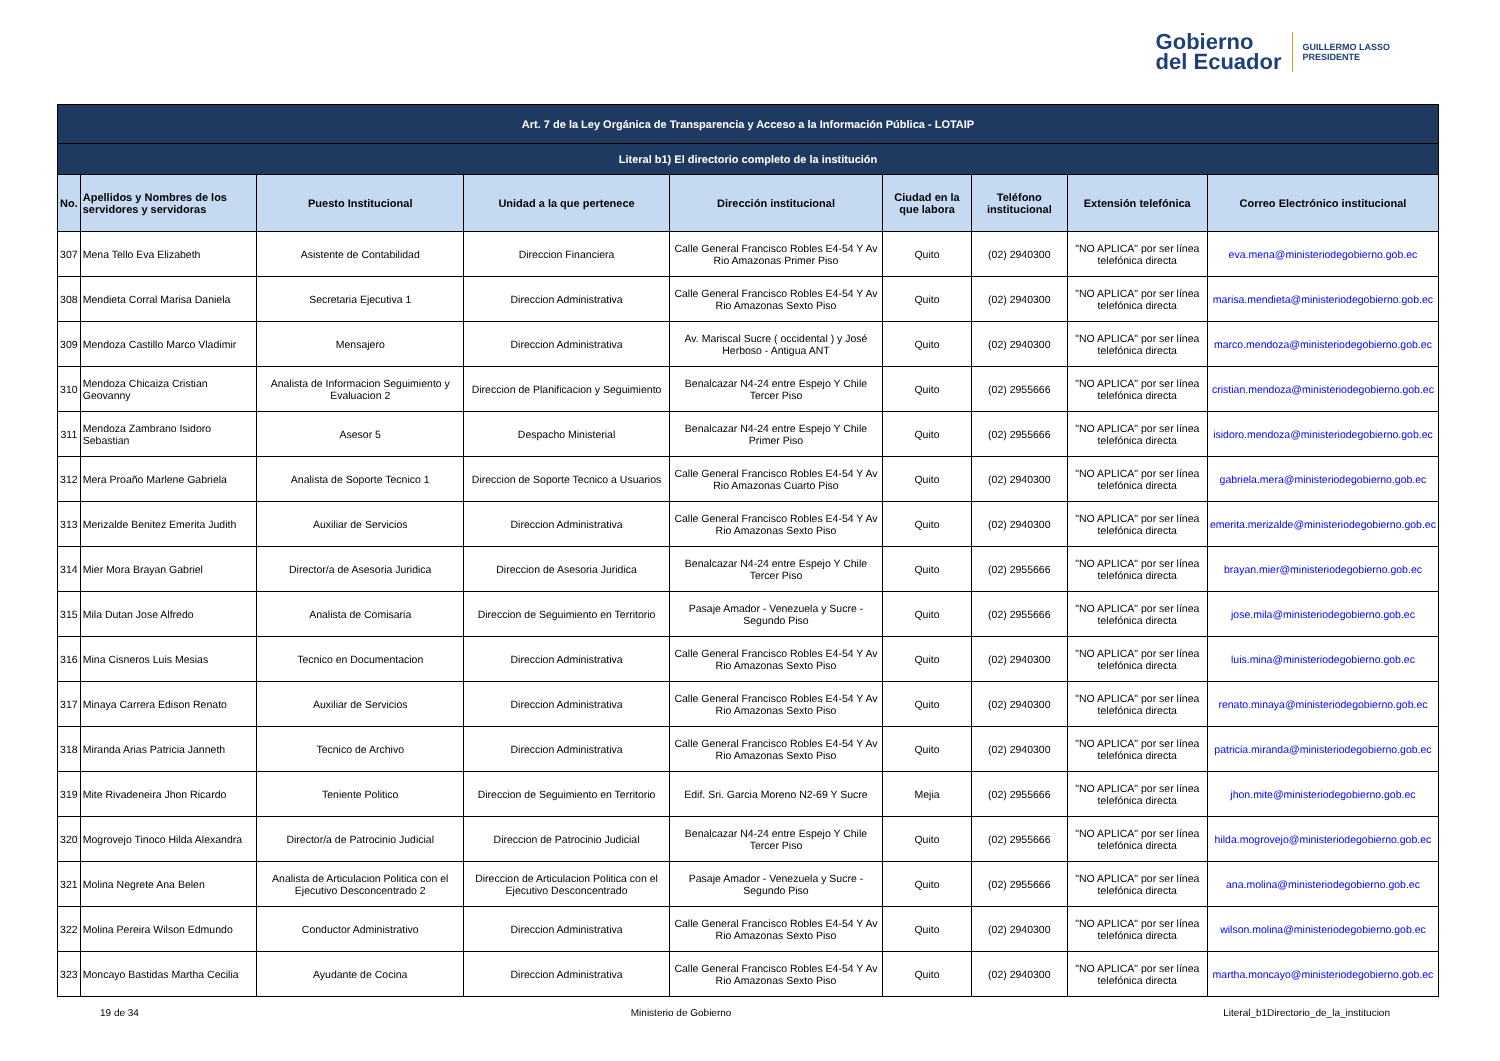Gobierno
del Ecuador
GUILLERMO LASSO
PRESIDENTE
| Art. 7 de la Ley Orgánica de Transparencia y Acceso a la Información Pública - LOTAIP | | | | | | | | |
| --- | --- | --- | --- | --- | --- | --- | --- | --- |
| Literal b1) El directorio completo de la institución | | | | | | | | |
| No. | Apellidos y Nombres de los servidores y servidoras | Puesto Institucional | Unidad a la que pertenece | Dirección institucional | Ciudad en la que labora | Teléfono institucional | Extensión telefónica | Correo Electrónico institucional |
| 307 | Mena Tello Eva Elizabeth | Asistente de Contabilidad | Direccion Financiera | Calle General Francisco Robles E4-54 Y Av Rio Amazonas Primer Piso | Quito | (02) 2940300 | "NO APLICA" por ser línea telefónica directa | eva.mena@ministeriodegobierno.gob.ec |
| 308 | Mendieta Corral Marisa Daniela | Secretaria Ejecutiva 1 | Direccion Administrativa | Calle General Francisco Robles E4-54 Y Av Rio Amazonas Sexto Piso | Quito | (02) 2940300 | "NO APLICA" por ser línea telefónica directa | marisa.mendieta@ministeriodegobierno.gob.ec |
| 309 | Mendoza Castillo Marco Vladimir | Mensajero | Direccion Administrativa | Av. Mariscal Sucre ( occidental ) y José Herboso - Antigua ANT | Quito | (02) 2940300 | "NO APLICA" por ser línea telefónica directa | marco.mendoza@ministeriodegobierno.gob.ec |
| 310 | Mendoza Chicaiza Cristian Geovanny | Analista de Informacion Seguimiento y Evaluacion 2 | Direccion de Planificacion y Seguimiento | Benalcazar N4-24 entre Espejo Y Chile Tercer Piso | Quito | (02) 2955666 | "NO APLICA" por ser línea telefónica directa | cristian.mendoza@ministeriodegobierno.gob.ec |
| 311 | Mendoza Zambrano Isidoro Sebastian | Asesor 5 | Despacho Ministerial | Benalcazar N4-24 entre Espejo Y Chile Primer Piso | Quito | (02) 2955666 | "NO APLICA" por ser línea telefónica directa | isidoro.mendoza@ministeriodegobierno.gob.ec |
| 312 | Mera Proaño Marlene Gabriela | Analista de Soporte Tecnico 1 | Direccion de Soporte Tecnico a Usuarios | Calle General Francisco Robles E4-54 Y Av Rio Amazonas Cuarto Piso | Quito | (02) 2940300 | "NO APLICA" por ser línea telefónica directa | gabriela.mera@ministeriodegobierno.gob.ec |
| 313 | Merizalde Benitez Emerita Judith | Auxiliar de Servicios | Direccion Administrativa | Calle General Francisco Robles E4-54 Y Av Rio Amazonas Sexto Piso | Quito | (02) 2940300 | "NO APLICA" por ser línea telefónica directa | emerita.merizalde@ministeriodegobierno.gob.ec |
| 314 | Mier Mora Brayan Gabriel | Director/a de Asesoria Juridica | Direccion de Asesoria Juridica | Benalcazar N4-24 entre Espejo Y Chile Tercer Piso | Quito | (02) 2955666 | "NO APLICA" por ser línea telefónica directa | brayan.mier@ministeriodegobierno.gob.ec |
| 315 | Mila Dutan Jose Alfredo | Analista de Comisaria | Direccion de Seguimiento en Territorio | Pasaje Amador - Venezuela y Sucre - Segundo Piso | Quito | (02) 2955666 | "NO APLICA" por ser línea telefónica directa | jose.mila@ministeriodegobierno.gob.ec |
| 316 | Mina Cisneros Luis Mesias | Tecnico en Documentacion | Direccion Administrativa | Calle General Francisco Robles E4-54 Y Av Rio Amazonas Sexto Piso | Quito | (02) 2940300 | "NO APLICA" por ser línea telefónica directa | luis.mina@ministeriodegobierno.gob.ec |
| 317 | Minaya Carrera Edison Renato | Auxiliar de Servicios | Direccion Administrativa | Calle General Francisco Robles E4-54 Y Av Rio Amazonas Sexto Piso | Quito | (02) 2940300 | "NO APLICA" por ser línea telefónica directa | renato.minaya@ministeriodegobierno.gob.ec |
| 318 | Miranda Arias Patricia Janneth | Tecnico de Archivo | Direccion Administrativa | Calle General Francisco Robles E4-54 Y Av Rio Amazonas Sexto Piso | Quito | (02) 2940300 | "NO APLICA" por ser línea telefónica directa | patricia.miranda@ministeriodegobierno.gob.ec |
| 319 | Mite Rivadeneira Jhon Ricardo | Teniente Politico | Direccion de Seguimiento en Territorio | Edif. Sri. Garcia Moreno N2-69 Y Sucre | Mejia | (02) 2955666 | "NO APLICA" por ser línea telefónica directa | jhon.mite@ministeriodegobierno.gob.ec |
| 320 | Mogrovejo Tinoco Hilda Alexandra | Director/a de Patrocinio Judicial | Direccion de Patrocinio Judicial | Benalcazar N4-24 entre Espejo Y Chile Tercer Piso | Quito | (02) 2955666 | "NO APLICA" por ser línea telefónica directa | hilda.mogrovejo@ministeriodegobierno.gob.ec |
| 321 | Molina Negrete Ana Belen | Analista de Articulacion Politica con el Ejecutivo Desconcentrado 2 | Direccion de Articulacion Politica con el Ejecutivo Desconcentrado | Pasaje Amador - Venezuela y Sucre - Segundo Piso | Quito | (02) 2955666 | "NO APLICA" por ser línea telefónica directa | ana.molina@ministeriodegobierno.gob.ec |
| 322 | Molina Pereira Wilson Edmundo | Conductor Administrativo | Direccion Administrativa | Calle General Francisco Robles E4-54 Y Av Rio Amazonas Sexto Piso | Quito | (02) 2940300 | "NO APLICA" por ser línea telefónica directa | wilson.molina@ministeriodegobierno.gob.ec |
| 323 | Moncayo Bastidas Martha Cecilia | Ayudante de Cocina | Direccion Administrativa | Calle General Francisco Robles E4-54 Y Av Rio Amazonas Sexto Piso | Quito | (02) 2940300 | "NO APLICA" por ser línea telefónica directa | martha.moncayo@ministeriodegobierno.gob.ec |
19 de 34 Ministerio de Gobierno Literal_b1Directorio_de_la_institucion